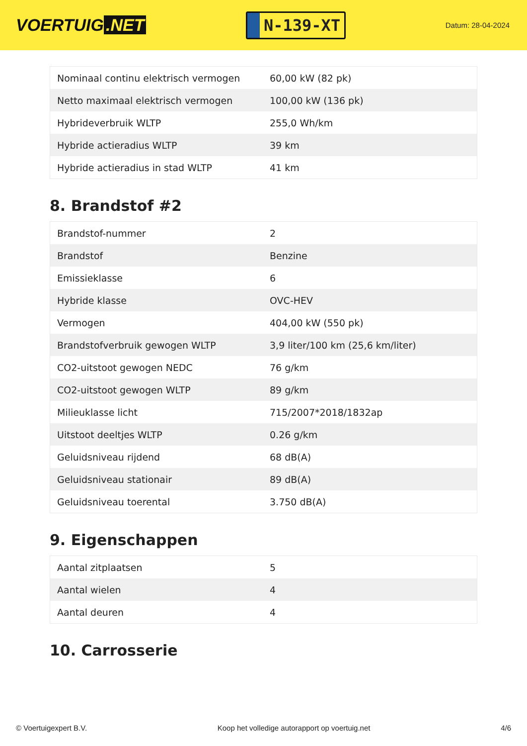VOERTUIG.NET
N-139-XT
Datum: 28-04-2024
| Nominaal continu elektrisch vermogen | 60,00 kW (82 pk) |
| Netto maximaal elektrisch vermogen | 100,00 kW (136 pk) |
| Hybrideverbruik WLTP | 255,0 Wh/km |
| Hybride actieradius WLTP | 39 km |
| Hybride actieradius in stad WLTP | 41 km |
8. Brandstof #2
| Brandstof-nummer | 2 |
| Brandstof | Benzine |
| Emissieklasse | 6 |
| Hybride klasse | OVC-HEV |
| Vermogen | 404,00 kW (550 pk) |
| Brandstofverbruik gewogen WLTP | 3,9 liter/100 km (25,6 km/liter) |
| CO2-uitstoot gewogen NEDC | 76 g/km |
| CO2-uitstoot gewogen WLTP | 89 g/km |
| Milieuklasse licht | 715/2007*2018/1832ap |
| Uitstoot deeltjes WLTP | 0.26 g/km |
| Geluidsniveau rijdend | 68 dB(A) |
| Geluidsniveau stationair | 89 dB(A) |
| Geluidsniveau toerental | 3.750 dB(A) |
9. Eigenschappen
| Aantal zitplaatsen | 5 |
| Aantal wielen | 4 |
| Aantal deuren | 4 |
10. Carrosserie
© Voertuigexpert B.V. Koop het volledige autorapport op voertuig.net 4/6